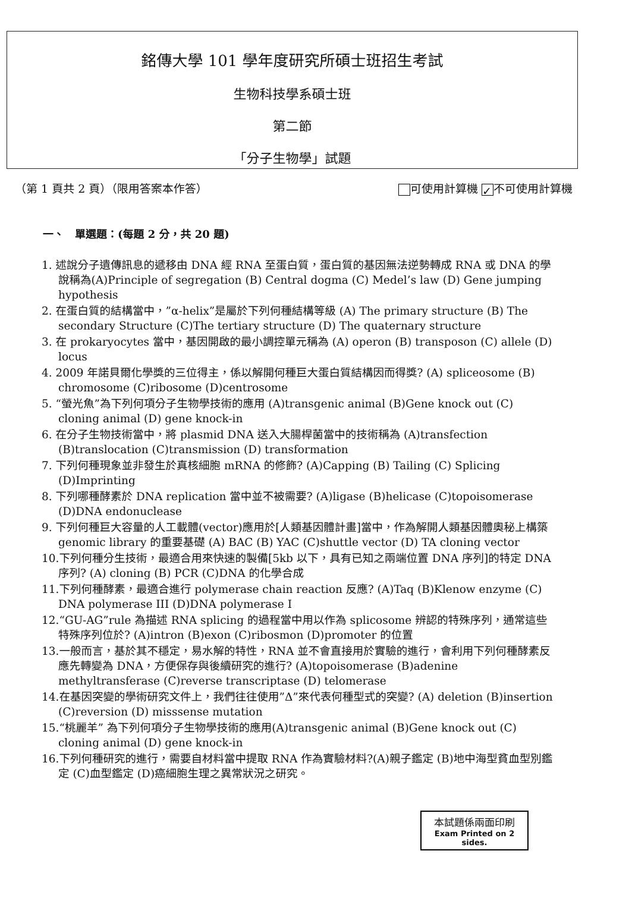銘傳大學 101 學年度研究所碩士班招生考試
生物科技學系碩士班
第二節
「分子生物學」試題
（第 1 頁共 2 頁）（限用答案本作答） 可使用計算機 ✓ 不可使用計算機
一、　單選題：(每題 2 分，共 20 題)
1. 述說分子遺傳訊息的遞移由 DNA 經 RNA 至蛋白質，蛋白質的基因無法逆勢轉成 RNA 或 DNA 的學說稱為(A)Principle of segregation (B) Central dogma (C) Medel’s law (D) Gene jumping hypothesis
2. 在蛋白質的結構當中，”α-helix”是屬於下列何種結構等級 (A) The primary structure (B) The secondary Structure (C)The tertiary structure (D) The quaternary structure
3. 在 prokaryocytes 當中，基因開啟的最小調控單元稱為 (A) operon (B) transposon (C) allele (D) locus
4. 2009 年諾貝爾化學獎的三位得主，係以解開何種巨大蛋白質結構因而得獎? (A) spliceosome (B) chromosome (C)ribosome (D)centrosome
5. “螢光魚”為下列何項分子生物學技術的應用 (A)transgenic animal (B)Gene knock out (C) cloning animal (D) gene knock-in
6. 在分子生物技術當中，將 plasmid DNA 送入大腸桿菌當中的技術稱為 (A)transfection (B)translocation (C)transmission (D) transformation
7. 下列何種現象並非發生於真核細胞 mRNA 的修飾? (A)Capping (B) Tailing (C) Splicing (D)Imprinting
8. 下列哪種酵素於 DNA replication 當中並不被需要? (A)ligase (B)helicase (C)topoisomerase (D)DNA endonuclease
9. 下列何種巨大容量的人工載體(vector)應用於[人類基因體計畫]當中，作為解開人類基因體奧秘上構築 genomic library 的重要基礎 (A) BAC (B) YAC (C)shuttle vector (D) TA cloning vector
10.下列何種分生技術，最適合用來快速的製備[5kb 以下，具有已知之兩端位置 DNA 序列]的特定 DNA 序列? (A) cloning (B) PCR (C)DNA 的化學合成
11.下列何種酵素，最適合進行 polymerase chain reaction 反應? (A)Taq (B)Klenow enzyme (C) DNA polymerase III (D)DNA polymerase I
12.“GU-AG”rule 為描述 RNA splicing 的過程當中用以作為 splicosome 辨認的特殊序列，通常這些特殊序列位於? (A)intron (B)exon (C)ribosmon (D)promoter 的位置
13.一般而言，基於其不穩定，易水解的特性，RNA 並不會直接用於實驗的進行，會利用下列何種酵素反應先轉變為 DNA，方便保存與後續研究的進行? (A)topoisomerase (B)adenine methyltransferase (C)reverse transcriptase (D) telomerase
14.在基因突變的學術研究文件上，我們往往使用”Δ”來代表何種型式的突變? (A) deletion (B)insertion (C)reversion (D) misssense mutation
15.“桃麗羊” 為下列何項分子生物學技術的應用(A)transgenic animal (B)Gene knock out (C) cloning animal (D) gene knock-in
16.下列何種研究的進行，需要自材料當中提取 RNA 作為實驗材料?(A)親子鑑定 (B)地中海型貧血型別鑑定 (C)血型鑑定 (D)癌細胞生理之異常狀況之研究。
本試題係兩面印刷
Exam Printed on 2 sides.